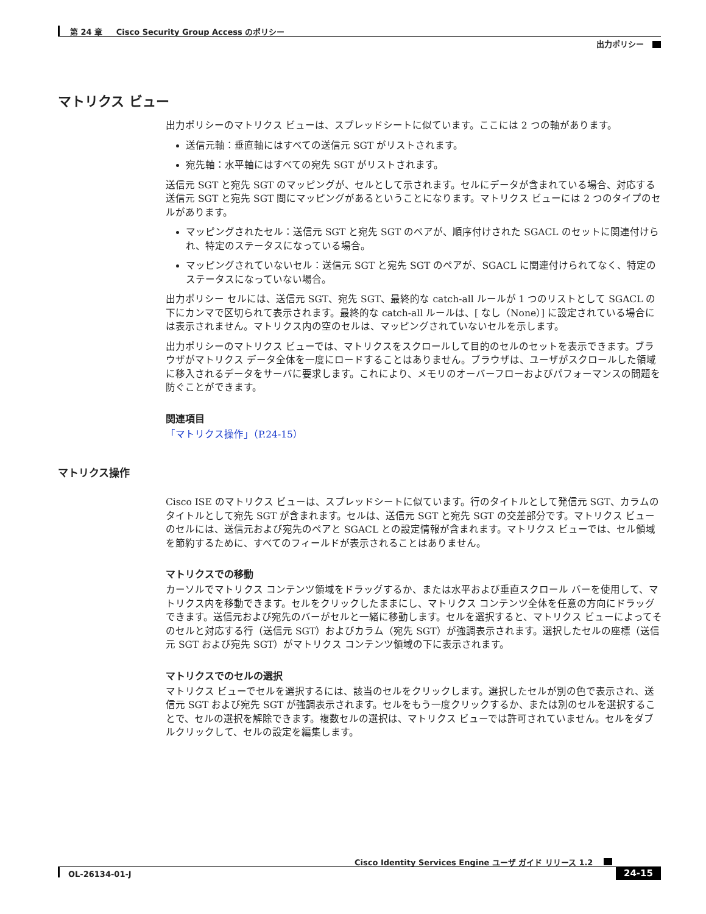第 24 章 Cisco Security Group Access のポリシー
出力ポリシー
マトリクス ビュー
出力ポリシーのマトリクス ビューは、スプレッドシートに似ています。ここには 2 つの軸があります。
送信元軸：垂直軸にはすべての送信元 SGT がリストされます。
宛先軸：水平軸にはすべての宛先 SGT がリストされます。
送信元 SGT と宛先 SGT のマッピングが、セルとして示されます。セルにデータが含まれている場合、対応する送信元 SGT と宛先 SGT 間にマッピングがあるということになります。マトリクス ビューには 2 つのタイプのセルがあります。
マッピングされたセル：送信元 SGT と宛先 SGT のペアが、順序付けされた SGACL のセットに関連付けられ、特定のステータスになっている場合。
マッピングされていないセル：送信元 SGT と宛先 SGT のペアが、SGACL に関連付けられてなく、特定のステータスになっていない場合。
出力ポリシー セルには、送信元 SGT、宛先 SGT、最終的な catch-all ルールが 1 つのリストとして SGACL の下にカンマで区切られて表示されます。最終的な catch-all ルールは、[ なし（None）] に設定されている場合には表示されません。マトリクス内の空のセルは、マッピングされていないセルを示します。
出力ポリシーのマトリクス ビューでは、マトリクスをスクロールして目的のセルのセットを表示できます。ブラウザがマトリクス データ全体を一度にロードすることはありません。ブラウザは、ユーザがスクロールした領域に移入されるデータをサーバに要求します。これにより、メモリのオーバーフローおよびパフォーマンスの問題を防ぐことができます。
関連項目
「マトリクス操作」（P.24-15）
マトリクス操作
Cisco ISE のマトリクス ビューは、スプレッドシートに似ています。行のタイトルとして発信元 SGT、カラムのタイトルとして宛先 SGT が含まれます。セルは、送信元 SGT と宛先 SGT の交差部分です。マトリクス ビューのセルには、送信元および宛先のペアと SGACL との設定情報が含まれます。マトリクス ビューでは、セル領域を節約するために、すべてのフィールドが表示されることはありません。
マトリクスでの移動
カーソルでマトリクス コンテンツ領域をドラッグするか、または水平および垂直スクロール バーを使用して、マトリクス内を移動できます。セルをクリックしたままにし、マトリクス コンテンツ全体を任意の方向にドラッグできます。送信元および宛先のバーがセルと一緒に移動します。セルを選択すると、マトリクス ビューによってそのセルと対応する行（送信元 SGT）およびカラム（宛先 SGT）が強調表示されます。選択したセルの座標（送信元 SGT および宛先 SGT）がマトリクス コンテンツ領域の下に表示されます。
マトリクスでのセルの選択
マトリクス ビューでセルを選択するには、該当のセルをクリックします。選択したセルが別の色で表示され、送信元 SGT および宛先 SGT が強調表示されます。セルをもう一度クリックするか、または別のセルを選択することで、セルの選択を解除できます。複数セルの選択は、マトリクス ビューでは許可されていません。セルをダブルクリックして、セルの設定を編集します。
Cisco Identity Services Engine ユーザ ガイド リリース 1.2
OL-26134-01-J 24-15